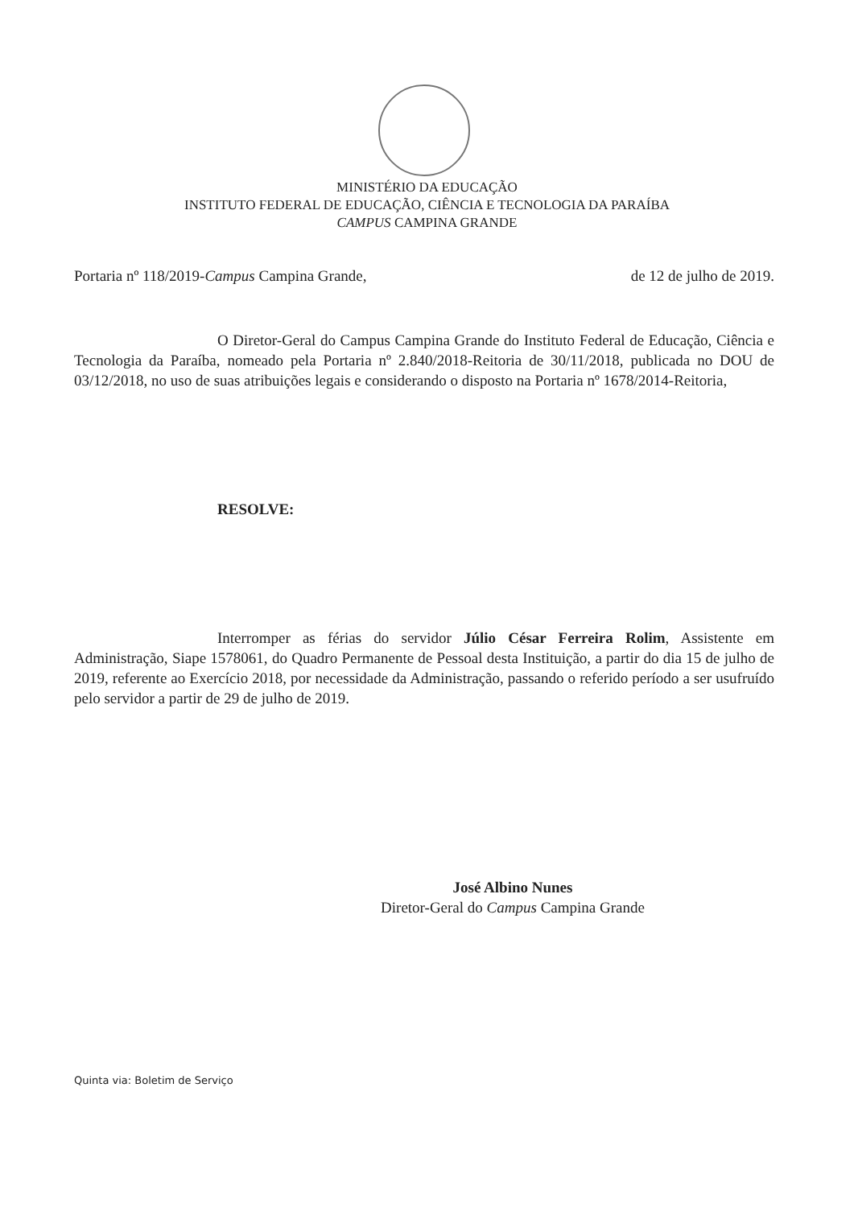MINISTÉRIO DA EDUCAÇÃO
INSTITUTO FEDERAL DE EDUCAÇÃO, CIÊNCIA E TECNOLOGIA DA PARAÍBA
CAMPUS CAMPINA GRANDE
Portaria nº 118/2019-Campus Campina Grande, de 12 de julho de 2019.
O Diretor-Geral do Campus Campina Grande do Instituto Federal de Educação, Ciência e Tecnologia da Paraíba, nomeado pela Portaria nº 2.840/2018-Reitoria de 30/11/2018, publicada no DOU de 03/12/2018, no uso de suas atribuições legais e considerando o disposto na Portaria nº 1678/2014-Reitoria,
RESOLVE:
Interromper as férias do servidor Júlio César Ferreira Rolim, Assistente em Administração, Siape 1578061, do Quadro Permanente de Pessoal desta Instituição, a partir do dia 15 de julho de 2019, referente ao Exercício 2018, por necessidade da Administração, passando o referido período a ser usufruído pelo servidor a partir de 29 de julho de 2019.
José Albino Nunes
Diretor-Geral do Campus Campina Grande
Quinta via: Boletim de Serviço